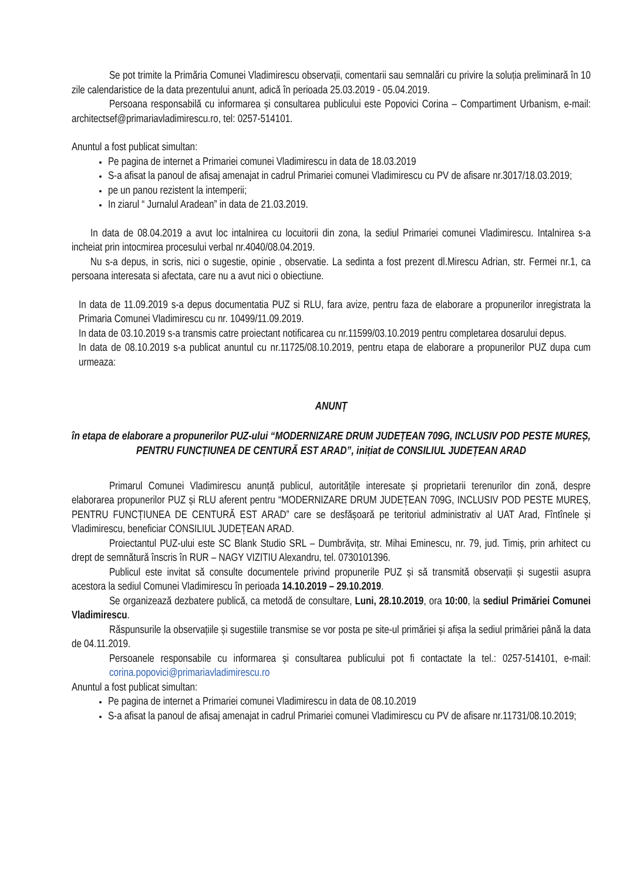Se pot trimite la Primăria Comunei Vladimirescu observații, comentarii sau semnalări cu privire la soluția preliminară în 10 zile calendaristice de la data prezentului anunt, adică în perioada 25.03.2019 - 05.04.2019.
Persoana responsabilă cu informarea și consultarea publicului este Popovici Corina – Compartiment Urbanism, e-mail: architectsef@primariavladimirescu.ro, tel: 0257-514101.
Anuntul a fost publicat simultan:
Pe pagina de internet a Primariei comunei Vladimirescu in data de 18.03.2019
S-a afisat la panoul de afisaj amenajat in cadrul Primariei comunei Vladimirescu cu PV de afisare nr.3017/18.03.2019;
pe un panou rezistent la intemperii;
In ziarul “ Jurnalul Aradean” in data de 21.03.2019.
In data de 08.04.2019 a avut loc intalnirea cu locuitorii din zona, la sediul Primariei comunei Vladimirescu. Intalnirea s-a incheiat prin intocmirea procesului verbal nr.4040/08.04.2019.
Nu s-a depus, in scris, nici o sugestie, opinie , observatie. La sedinta a fost prezent dl.Mirescu Adrian, str. Fermei nr.1, ca persoana interesata si afectata, care nu a avut nici o obiectiune.
In data de 11.09.2019 s-a depus documentatia PUZ si RLU, fara avize, pentru faza de elaborare a propunerilor inregistrata la Primaria Comunei Vladimirescu cu nr. 10499/11.09.2019.
In data de 03.10.2019 s-a transmis catre proiectant notificarea cu nr.11599/03.10.2019 pentru completarea dosarului depus.
In data de 08.10.2019 s-a publicat anuntul cu nr.11725/08.10.2019, pentru etapa de elaborare a propunerilor PUZ dupa cum urmeaza:
ANUNȚ
în etapa de elaborare a propunerilor PUZ-ului “MODERNIZARE DRUM JUDEȚEAN 709G, INCLUSIV POD PESTE MUREȘ, PENTRU FUNCȚIUNEA DE CENTURĂ EST ARAD”, inițiat de CONSILIUL JUDEȚEAN ARAD
Primarul Comunei Vladimirescu anunță publicul, autoritățile interesate și proprietarii terenurilor din zonă, despre elaborarea propunerilor PUZ și RLU aferent pentru “MODERNIZARE DRUM JUDEȚEAN 709G, INCLUSIV POD PESTE MUREȘ, PENTRU FUNCȚIUNEA DE CENTURĂ EST ARAD” care se desfășoară pe teritoriul administrativ al UAT Arad, Fîntînele și Vladimirescu, beneficiar CONSILIUL JUDEȚEAN ARAD.
Proiectantul PUZ-ului este SC Blank Studio SRL – Dumbrăvița, str. Mihai Eminescu, nr. 79, jud. Timiș, prin arhitect cu drept de semnătură înscris în RUR – NAGY VIZITIU Alexandru, tel. 0730101396.
Publicul este invitat să consulte documentele privind propunerile PUZ și să transmită observații și sugestii asupra acestora la sediul Comunei Vladimirescu în perioada 14.10.2019 – 29.10.2019.
Se organizează dezbatere publică, ca metodă de consultare, Luni, 28.10.2019, ora 10:00, la sediul Primăriei Comunei Vladimirescu.
Răspunsurile la observațiile și sugestiile transmise se vor posta pe site-ul primăriei și afișa la sediul primăriei până la data de 04.11.2019.
Persoanele responsabile cu informarea și consultarea publicului pot fi contactate la tel.: 0257-514101, e-mail: corina.popovici@primariavladimirescu.ro
Anuntul a fost publicat simultan:
Pe pagina de internet a Primariei comunei Vladimirescu in data de 08.10.2019
S-a afisat la panoul de afisaj amenajat in cadrul Primariei comunei Vladimirescu cu PV de afisare nr.11731/08.10.2019;